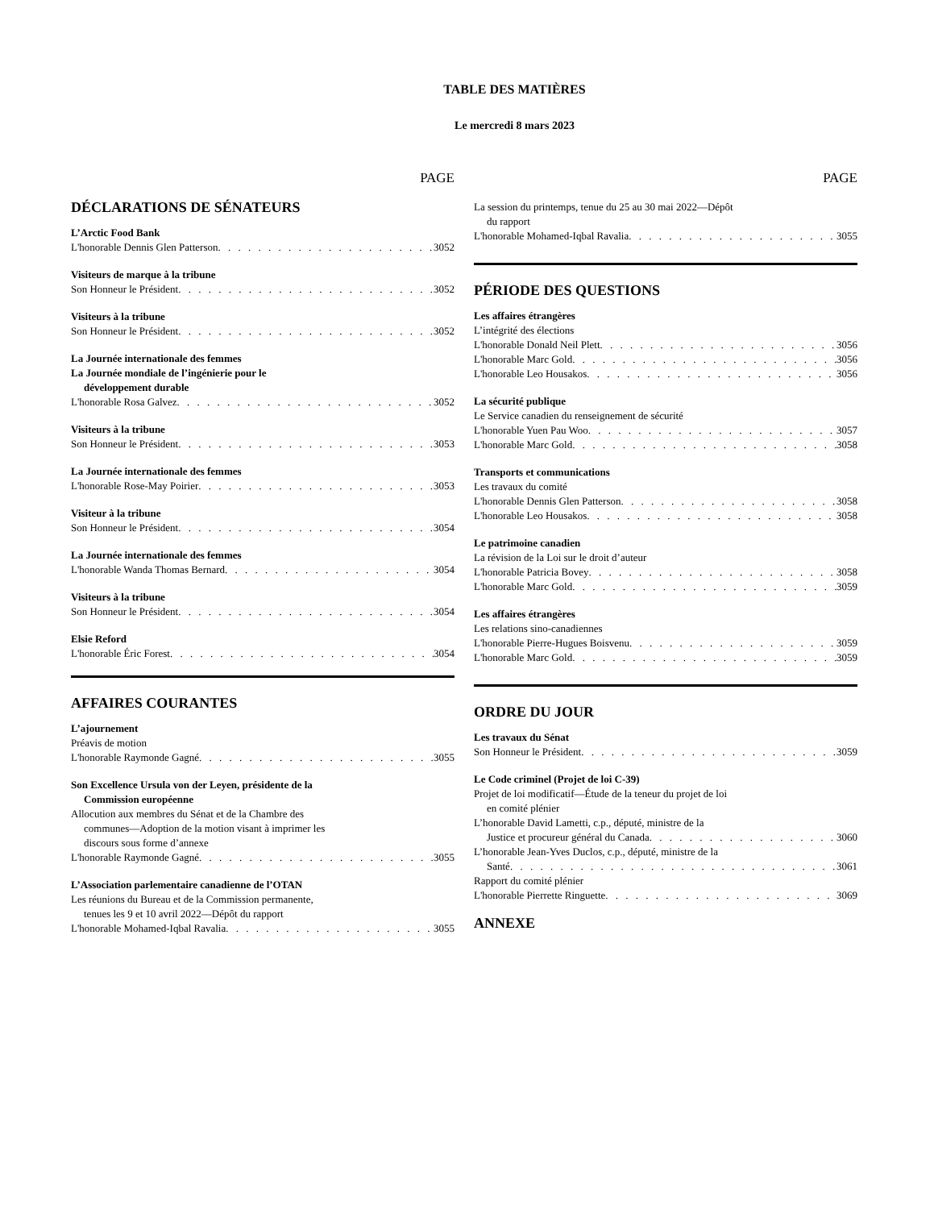TABLE DES MATIÈRES
Le mercredi 8 mars 2023
PAGE
DÉCLARATIONS DE SÉNATEURS
L’Arctic Food Bank
L'honorable Dennis Glen Patterson 3052
Visiteurs de marque à la tribune
Son Honneur le Président 3052
Visiteurs à la tribune
Son Honneur le Président 3052
La Journée internationale des femmes
La Journée mondiale de l’ingénierie pour le
développement durable
L'honorable Rosa Galvez 3052
Visiteurs à la tribune
Son Honneur le Président 3053
La Journée internationale des femmes
L'honorable Rose-May Poirier 3053
Visiteur à la tribune
Son Honneur le Président 3054
La Journée internationale des femmes
L'honorable Wanda Thomas Bernard 3054
Visiteurs à la tribune
Son Honneur le Président 3054
Elsie Reford
L'honorable Éric Forest 3054
AFFAIRES COURANTES
L’ajournement
Préavis de motion
L'honorable Raymonde Gagné 3055
Son Excellence Ursula von der Leyen, présidente de la
Commission européenne
Allocution aux membres du Sénat et de la Chambre des
communes—Adoption de la motion visant à imprimer les
discours sous forme d’annexe
L'honorable Raymonde Gagné 3055
L’Association parlementaire canadienne de l’OTAN
Les réunions du Bureau et de la Commission permanente,
tenues les 9 et 10 avril 2022—Dépôt du rapport
L'honorable Mohamed-Iqbal Ravalia 3055
PAGE
La session du printemps, tenue du 25 au 30 mai 2022—Dépôt
du rapport
L'honorable Mohamed-Iqbal Ravalia 3055
PÉRIODE DES QUESTIONS
Les affaires étrangères
L’intégrité des élections
L'honorable Donald Neil Plett 3056
L'honorable Marc Gold 3056
L'honorable Leo Housakos 3056
La sécurité publique
Le Service canadien du renseignement de sécurité
L'honorable Yuen Pau Woo 3057
L'honorable Marc Gold 3058
Transports et communications
Les travaux du comité
L'honorable Dennis Glen Patterson 3058
L'honorable Leo Housakos 3058
Le patrimoine canadien
La révision de la Loi sur le droit d’auteur
L'honorable Patricia Bovey 3058
L'honorable Marc Gold 3059
Les affaires étrangères
Les relations sino-canadiennes
L'honorable Pierre-Hugues Boisvenu 3059
L'honorable Marc Gold 3059
ORDRE DU JOUR
Les travaux du Sénat
Son Honneur le Président 3059
Le Code criminel (Projet de loi C-39)
Projet de loi modificatif—Étude de la teneur du projet de loi
en comité plénier
L’honorable David Lametti, c.p., député, ministre de la
Justice et procureur général du Canada 3060
L’honorable Jean-Yves Duclos, c.p., député, ministre de la
Santé 3061
Rapport du comité plénier
L'honorable Pierrette Ringuette 3069
ANNEXE